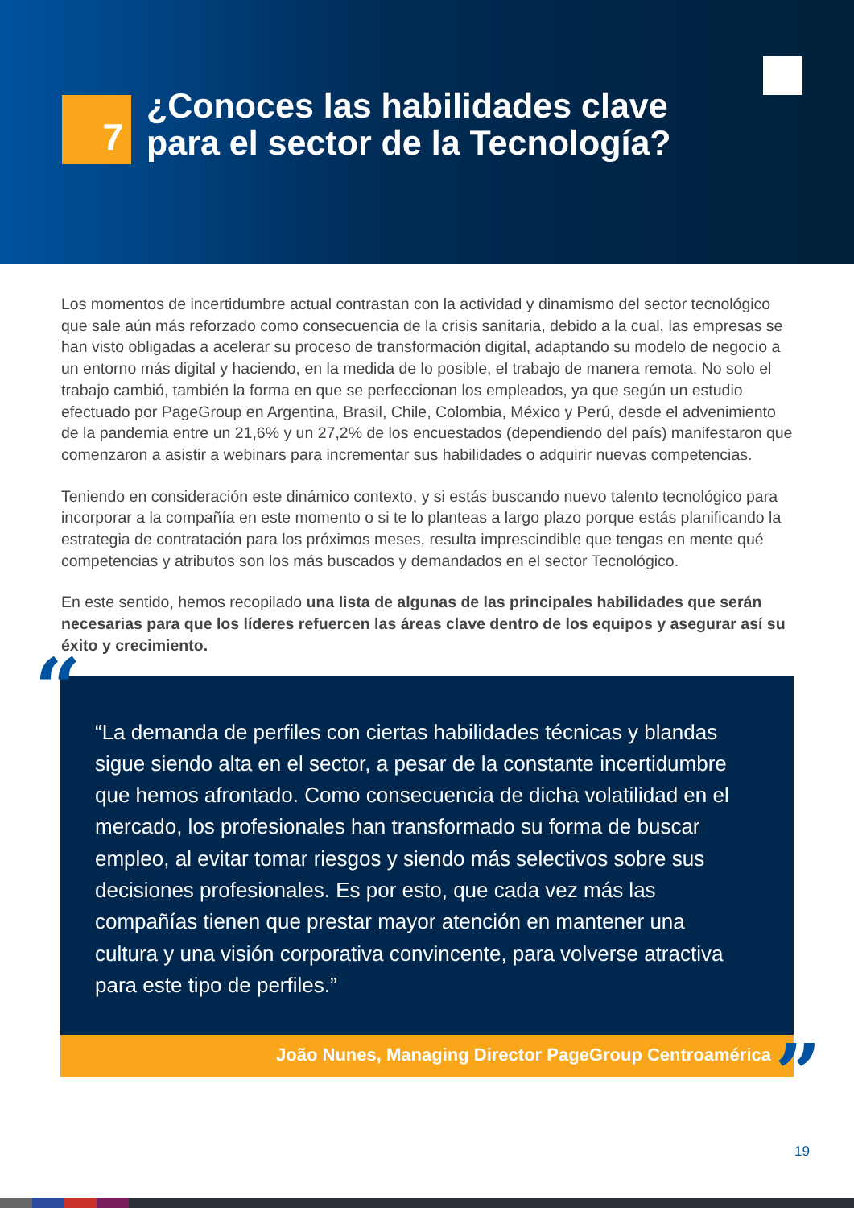7
¿Conoces las habilidades clave
para el sector de la Tecnología?
Los momentos de incertidumbre actual contrastan con la actividad y dinamismo del sector tecnológico que sale aún más reforzado como consecuencia de la crisis sanitaria, debido a la cual, las empresas se han visto obligadas a acelerar su proceso de transformación digital, adaptando su modelo de negocio a un entorno más digital y haciendo, en la medida de lo posible, el trabajo de manera remota. No solo el trabajo cambió, también la forma en que se perfeccionan los empleados, ya que según un estudio efectuado por PageGroup en Argentina, Brasil, Chile, Colombia, México y Perú, desde el advenimiento de la pandemia entre un 21,6% y un 27,2% de los encuestados (dependiendo del país) manifestaron que comenzaron a asistir a webinars para incrementar sus habilidades o adquirir nuevas competencias.
Teniendo en consideración este dinámico contexto, y si estás buscando nuevo talento tecnológico para incorporar a la compañía en este momento o si te lo planteas a largo plazo porque estás planificando la estrategia de contratación para los próximos meses, resulta imprescindible que tengas en mente qué competencias y atributos son los más buscados y demandados en el sector Tecnológico.
En este sentido, hemos recopilado una lista de algunas de las principales habilidades que serán necesarias para que los líderes refuercen las áreas clave dentro de los equipos y asegurar así su éxito y crecimiento.
“
“La demanda de perfiles con ciertas habilidades técnicas y blandas sigue siendo alta en el sector, a pesar de la constante incertidumbre que hemos afrontado. Como consecuencia de dicha volatilidad en el mercado, los profesionales han transformado su forma de buscar empleo, al evitar tomar riesgos y siendo más selectivos sobre sus decisiones profesionales. Es por esto, que cada vez más las compañías tienen que prestar mayor atención en mantener una cultura y una visión corporativa convincente, para volverse atractiva para este tipo de perfiles.”
João Nunes, Managing Director PageGroup Centroamérica
”
19